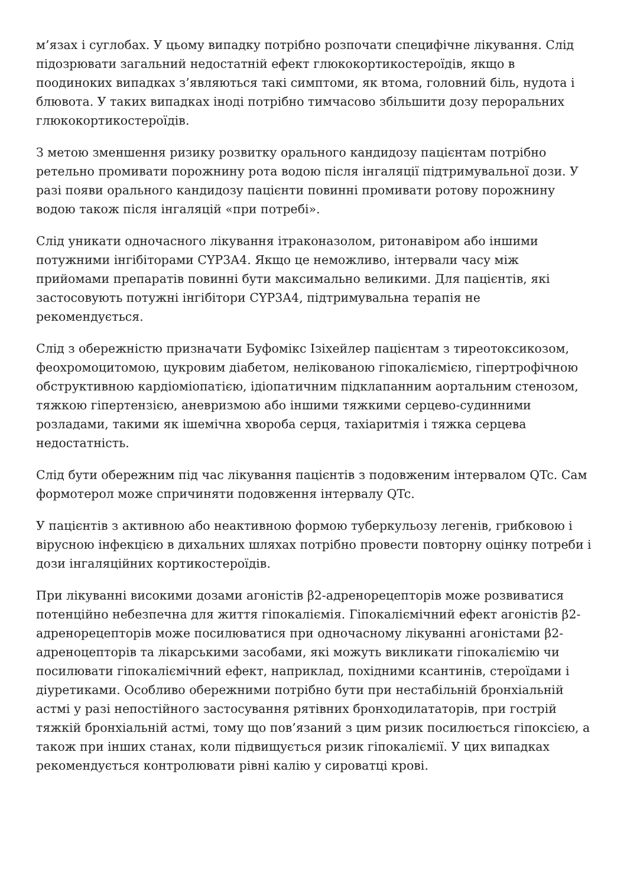м’язах і суглобах. У цьому випадку потрібно розпочати специфічне лікування. Слід підозрювати загальний недостатній ефект глюкокортикостероїдів, якщо в поодиноких випадках з’являються такі симптоми, як втома, головний біль, нудота і блювота. У таких випадках іноді потрібно тимчасово збільшити дозу пероральних глюкокортикостероїдів.
З метою зменшення ризику розвитку орального кандидозу пацієнтам потрібно ретельно промивати порожнину рота водою після інгаляції підтримувальної дози. У разі появи орального кандидозу пацієнти повинні промивати ротову порожнину водою також після інгаляцій «при потребі».
Слід уникати одночасного лікування ітраконазолом, ритонавіром або іншими потужними інгібіторами CYP3A4. Якщо це неможливо, інтервали часу між прийомами препаратів повинні бути максимально великими. Для пацієнтів, які застосовують потужні інгібітори CYP3A4, підтримувальна терапія не рекомендується.
Слід з обережністю призначати Буфомікс Ізіхейлер пацієнтам з тиреотоксикозом, феохромоцитомою, цукровим діабетом, нелікованою гіпокаліємією, гіпертрофічною обструктивною кардіоміопатією, ідіопатичним підклапанним аортальним стенозом, тяжкою гіпертензією, аневризмою або іншими тяжкими серцево-судинними розладами, такими як ішемічна хвороба серця, тахіаритмія і тяжка серцева недостатність.
Слід бути обережним під час лікування пацієнтів з подовженим інтервалом QTc. Сам формотерол може спричиняти подовження інтервалу QTc.
У пацієнтів з активною або неактивною формою туберкульозу легенів, грибковою і вірусною інфекцією в дихальних шляхах потрібно провести повторну оцінку потреби і дози інгаляційних кортикостероїдів.
При лікуванні високими дозами агоністів β2-адренорецепторів може розвиватися потенційно небезпечна для життя гіпокаліємія. Гіпокаліємічний ефект агоністів β2-адренорецепторів може посилюватися при одночасному лікуванні агоністами β2-адреноцепторів та лікарськими засобами, які можуть викликати гіпокаліємію чи посилювати гіпокаліємічний ефект, наприклад, похідними ксантинів, стероїдами і діуретиками. Особливо обережними потрібно бути при нестабільній бронхіальній астмі у разі непостійного застосування рятівних бронходилататорів, при гострій тяжкій бронхіальній астмі, тому що пов’язаний з цим ризик посилюється гіпоксією, а також при інших станах, коли підвищується ризик гіпокаліємії. У цих випадках рекомендується контролювати рівні калію у сироватці крові.